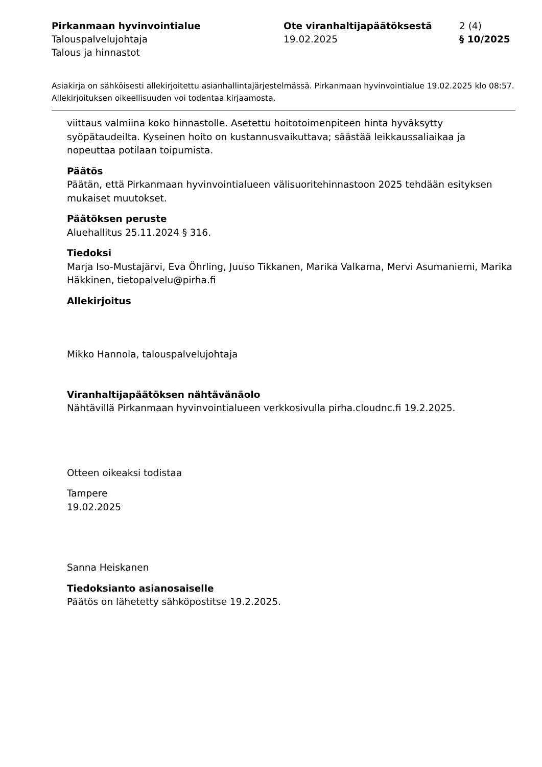Pirkanmaan hyvinvointialue
Talouspalvelujohtaja
Talous ja hinnastot
Ote viranhaltijapäätöksestä
19.02.2025
2 (4)
§ 10/2025
Asiakirja on sähköisesti allekirjoitettu asianhallintajärjestelmässä. Pirkanmaan hyvinvointialue 19.02.2025 klo 08:57. Allekirjoituksen oikeellisuuden voi todentaa kirjaamosta.
viittaus valmiina koko hinnastolle. Asetettu hoitotoimenpiteen hinta hyväksytty syöpätaudeilta. Kyseinen hoito on kustannusvaikuttava; säästää leikkaussaliaikaa ja nopeuttaa potilaan toipumista.
Päätös
Päätän, että Pirkanmaan hyvinvointialueen välisuoritehinnastoon 2025 tehdään esityksen mukaiset muutokset.
Päätöksen peruste
Aluehallitus 25.11.2024 § 316.
Tiedoksi
Marja Iso-Mustajärvi, Eva Öhrling, Juuso Tikkanen, Marika Valkama, Mervi Asumaniemi, Marika Häkkinen, tietopalvelu@pirha.fi
Allekirjoitus
Mikko Hannola, talouspalvelujohtaja
Viranhaltijapäätöksen nähtävänäolo
Nähtävillä Pirkanmaan hyvinvointialueen verkkosivulla pirha.cloudnc.fi 19.2.2025.
Otteen oikeaksi todistaa
Tampere
19.02.2025
Sanna Heiskanen
Tiedoksianto asianosaiselle
Päätös on lähetetty sähköpostitse 19.2.2025.